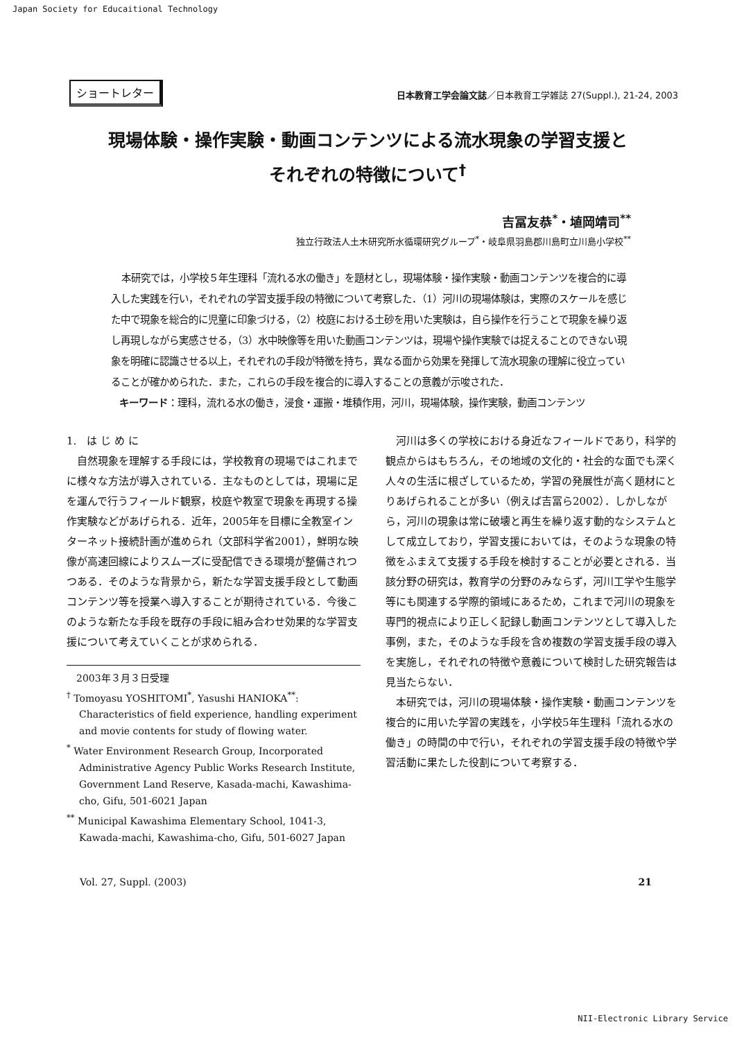Japan Society for Educaitional Technology
ショートレター
日本教育工学会論文誌／日本教育工学雑誌 27(Suppl.), 21-24, 2003
現場体験・操作実験・動画コンテンツによる流水現象の学習支援と
それぞれの特徴について<sup>†</sup>
吉冨友恭<sup>*</sup>・埴岡靖司<sup>**</sup>
独立行政法人土木研究所水循環研究グループ<sup>*</sup>・岐阜県羽島郡川島町立川島小学校<sup>**</sup>
本研究では，小学校５年生理科「流れる水の働き」を題材とし，現場体験・操作実験・動画コンテンツを複合的に導入した実践を行い，それぞれの学習支援手段の特徴について考察した．（1）河川の現場体験は，実際のスケールを感じた中で現象を総合的に児童に印象づける，（2）校庭における土砂を用いた実験は，自ら操作を行うことで現象を繰り返し再現しながら実感させる，（3）水中映像等を用いた動画コンテンツは，現場や操作実験では捉えることのできない現象を明確に認識させる以上，それぞれの手段が特徴を持ち，異なる面から効果を発揮して流水現象の理解に役立っていることが確かめられた．また，これらの手段を複合的に導入することの意義が示唆された．
キーワード：理科，流れる水の働き，浸食・運搬・堆積作用，河川，現場体験，操作実験，動画コンテンツ
1.　は じ め に
　自然現象を理解する手段には，学校教育の現場ではこれまでに様々な方法が導入されている．主なものとしては，現場に足を運んで行うフィールド観察，校庭や教室で現象を再現する操作実験などがあげられる．近年，2005年を目標に全教室インターネット接続計画が進められ（文部科学省2001），鮮明な映像が高速回線によりスムーズに受配信できる環境が整備されつつある．そのような背景から，新たな学習支援手段として動画コンテンツ等を授業へ導入することが期待されている．今後このような新たな手段を既存の手段に組み合わせ効果的な学習支援について考えていくことが求められる．
　2003年３月３日受理
<sup>†</sup> Tomoyasu YOSHITOMI<sup>*</sup>, Yasushi HANIOKA<sup>**</sup>: Characteristics of field experience, handling experiment and movie contents for study of flowing water.
<sup>*</sup> Water Environment Research Group, Incorporated Administrative Agency Public Works Research Institute, Government Land Reserve, Kasada-machi, Kawashima-cho, Gifu, 501-6021 Japan
<sup>**</sup> Municipal Kawashima Elementary School, 1041-3, Kawada-machi, Kawashima-cho, Gifu, 501-6027 Japan
　河川は多くの学校における身近なフィールドであり，科学的観点からはもちろん，その地域の文化的・社会的な面でも深く人々の生活に根ざしているため，学習の発展性が高く題材にとりあげられることが多い（例えば吉冨ら2002）．しかしながら，河川の現象は常に破壊と再生を繰り返す動的なシステムとして成立しており，学習支援においては，そのような現象の特徴をふまえて支援する手段を検討することが必要とされる．当該分野の研究は，教育学の分野のみならず，河川工学や生態学等にも関連する学際的領域にあるため，これまで河川の現象を専門的視点により正しく記録し動画コンテンツとして導入した事例，また，そのような手段を含め複数の学習支援手段の導入を実施し，それぞれの特徴や意義について検討した研究報告は見当たらない．
　本研究では，河川の現場体験・操作実験・動画コンテンツを複合的に用いた学習の実践を，小学校5年生理科「流れる水の働き」の時間の中で行い，それぞれの学習支援手段の特徴や学習活動に果たした役割について考察する．
Vol. 27, Suppl. (2003) 21
NII-Electronic Library Service